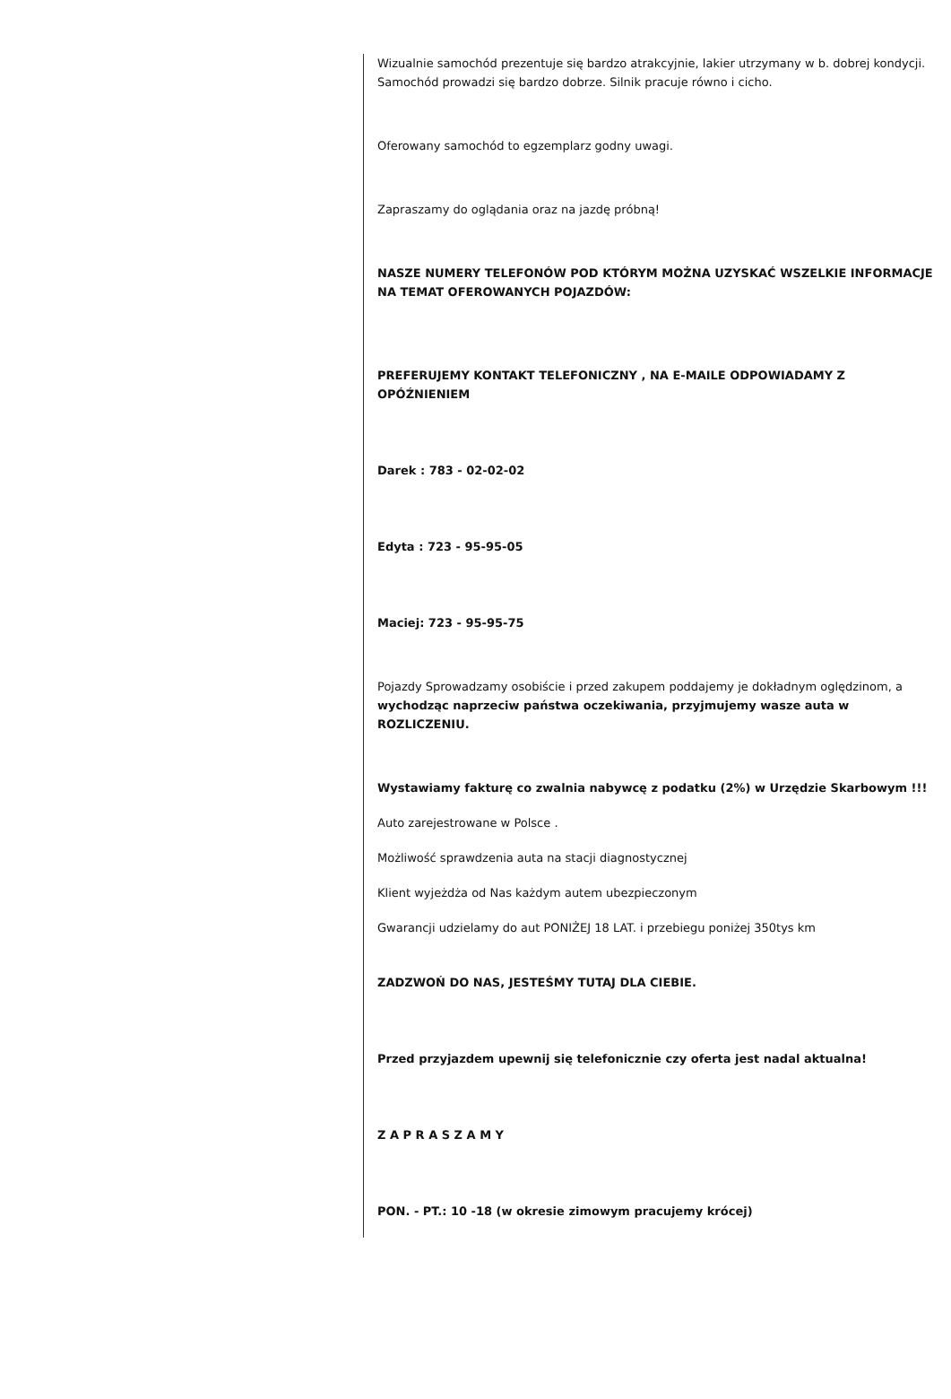Wizualnie samochód prezentuje się bardzo atrakcyjnie, lakier utrzymany w b. dobrej kondycji. Samochód prowadzi się bardzo dobrze. Silnik pracuje równo i cicho.
Oferowany samochód to egzemplarz godny uwagi.
Zapraszamy do oglądania oraz na jazdę próbną!
NASZE NUMERY TELEFONÓW POD KTÓRYM MOŻNA UZYSKAĆ WSZELKIE INFORMACJE NA TEMAT OFEROWANYCH POJAZDÓW:
PREFERUJEMY KONTAKT TELEFONICZNY , NA E-MAILE ODPOWIADAMY Z OPÓŹNIENIEM
Darek : 783 - 02-02-02
Edyta : 723 - 95-95-05
Maciej: 723 - 95-95-75
Pojazdy Sprowadzamy osobiście i przed zakupem poddajemy je dokładnym oględzinom, a wychodząc naprzeciw państwa oczekiwania, przyjmujemy wasze auta w ROZLICZENIU.
Wystawiamy fakturę co zwalnia nabywcę z podatku (2%) w Urzędzie Skarbowym !!!
Auto zarejestrowane w Polsce .
Możliwość sprawdzenia auta na stacji diagnostycznej
Klient wyjeżdża od Nas każdym autem ubezpieczonym
Gwarancji udzielamy do aut PONIŻEJ 18 LAT. i przebiegu poniżej 350tys km
ZADZWOŃ DO NAS, JESTEŚMY TUTAJ DLA CIEBIE.
Przed przyjazdem upewnij się telefonicznie czy oferta jest nadal aktualna!
Z A P R A S Z A M Y
PON. - PT.: 10 -18 (w okresie zimowym pracujemy krócej)